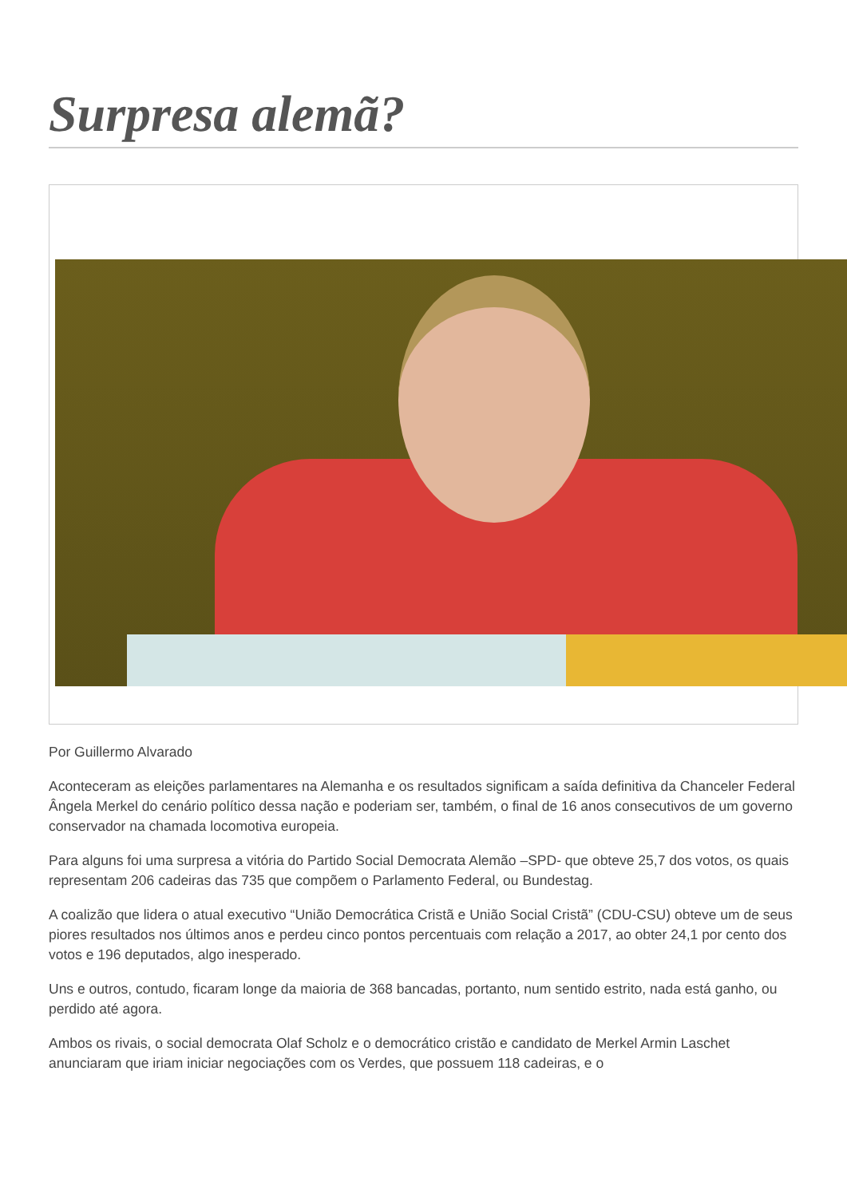Surpresa alemã?
Por Guillermo Alvarado
Aconteceram as eleições parlamentares na Alemanha e os resultados significam a saída definitiva da Chanceler Federal Ângela Merkel do cenário político dessa nação e poderiam ser, também, o final de 16 anos consecutivos de um governo conservador na chamada locomotiva europeia.
Para alguns foi uma surpresa a vitória do Partido Social Democrata Alemão –SPD- que obteve 25,7 dos votos, os quais representam 206 cadeiras das 735 que compõem o Parlamento Federal, ou Bundestag.
A coalizão que lidera o atual executivo “União Democrática Cristã e União Social Cristã” (CDU-CSU) obteve um de seus piores resultados nos últimos anos e perdeu cinco pontos percentuais com relação a 2017, ao obter 24,1 por cento dos votos e 196 deputados, algo inesperado.
Uns e outros, contudo, ficaram longe da maioria de 368 bancadas, portanto, num sentido estrito, nada está ganho, ou perdido até agora.
Ambos os rivais, o social democrata Olaf Scholz e o democrático cristão e candidato de Merkel Armin Laschet anunciaram que iriam iniciar negociações com os Verdes, que possuem 118 cadeiras, e o